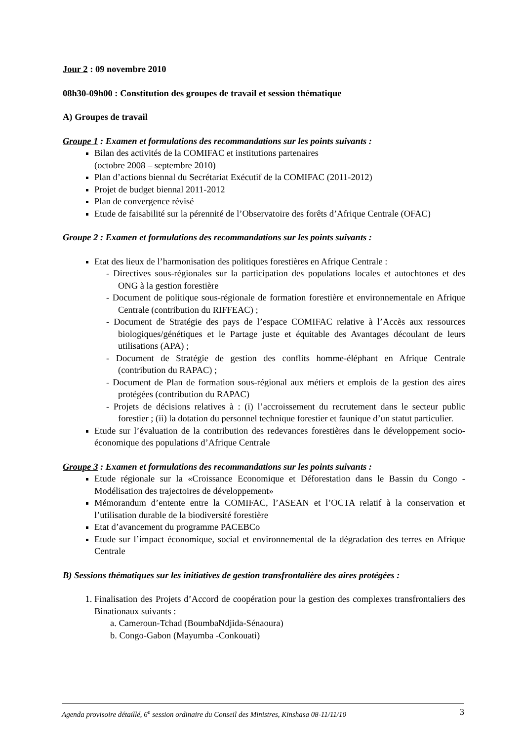Jour 2 : 09 novembre 2010
08h30-09h00 : Constitution des groupes de travail et session thématique
A) Groupes de travail
Groupe 1 : Examen et formulations des recommandations sur les points suivants :
Bilan des activités de la COMIFAC et institutions partenaires
(octobre 2008 – septembre 2010)
Plan d’actions biennal du Secrétariat Exécutif de la COMIFAC (2011-2012)
Projet de budget biennal 2011-2012
Plan de convergence révisé
Etude de faisabilité sur la pérennité de l’Observatoire des forêts d’Afrique Centrale (OFAC)
Groupe 2 : Examen et formulations des recommandations sur les points suivants :
Etat des lieux de l’harmonisation des politiques forestières en Afrique Centrale :
- Directives sous-régionales sur la participation des populations locales et autochtones et des ONG à la gestion forestière
- Document de politique sous-régionale de formation forestière et environnementale en Afrique Centrale (contribution du RIFFEAC) ;
- Document de Stratégie des pays de l’espace COMIFAC relative à l’Accès aux ressources biologiques/génétiques et le Partage juste et équitable des Avantages découlant de leurs utilisations (APA) ;
- Document de Stratégie de gestion des conflits homme-éléphant en Afrique Centrale (contribution du RAPAC) ;
- Document de Plan de formation sous-régional aux métiers et emplois de la gestion des aires protégées (contribution du RAPAC)
- Projets de décisions relatives à : (i) l’accroissement du recrutement dans le secteur public forestier ; (ii) la dotation du personnel technique forestier et faunique d’un statut particulier.
Etude sur l’évaluation de la contribution des redevances forestières dans le développement socio-économique des populations d’Afrique Centrale
Groupe 3 : Examen et formulations des recommandations sur les points suivants :
Etude régionale sur la «Croissance Economique et Déforestation dans le Bassin du Congo - Modélisation des trajectoires de développement»
Mémorandum d’entente entre la COMIFAC, l’ASEAN et l’OCTA relatif à la conservation et l’utilisation durable de la biodiversité forestière
Etat d’avancement du programme PACEBCo
Etude sur l’impact économique, social et environnemental de la dégradation des terres en Afrique Centrale
B) Sessions thématiques sur les initiatives de gestion transfrontalière des aires protégées :
1. Finalisation des Projets d’Accord de coopération pour la gestion des complexes transfrontaliers des Binationaux suivants :
a. Cameroun-Tchad (BoumbaNdjida-Sénaoura)
b. Congo-Gabon (Mayumba -Conkouati)
Agenda provisoire détaillé, 6<sup>e</sup> session ordinaire du Conseil des Ministres, Kinshasa 08-11/11/10 3